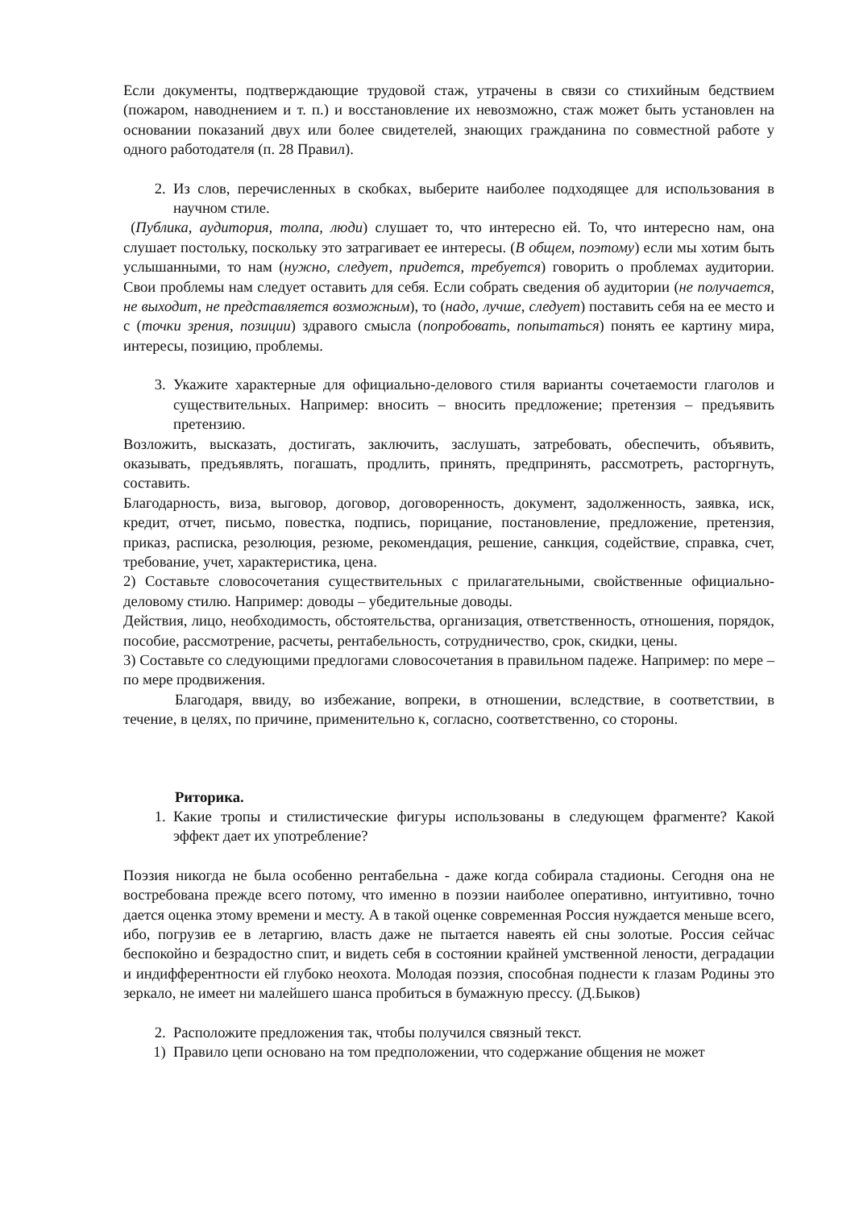Если документы, подтверждающие трудовой стаж, утрачены в связи со стихийным бедствием (пожаром, наводнением и т. п.) и восстановление их невозможно, стаж может быть установлен на основании показаний двух или более свидетелей, знающих гражданина по совместной работе у одного работодателя (п. 28 Правил).
2. Из слов, перечисленных в скобках, выберите наиболее подходящее для использования в научном стиле.
(Публика, аудитория, толпа, люди) слушает то, что интересно ей. То, что интересно нам, она слушает постольку, поскольку это затрагивает ее интересы. (В общем, поэтому) если мы хотим быть услышанными, то нам (нужно, следует, придется, требуется) говорить о проблемах аудитории. Свои проблемы нам следует оставить для себя. Если собрать сведения об аудитории (не получается, не выходит, не представляется возможным), то (надо, лучше, следует) поставить себя на ее место и с (точки зрения, позиции) здравого смысла (попробовать, попытаться) понять ее картину мира, интересы, позицию, проблемы.
3. Укажите характерные для официально-делового стиля варианты сочетаемости глаголов и существительных. Например: вносить – вносить предложение; претензия – предъявить претензию.
Возложить, высказать, достигать, заключить, заслушать, затребовать, обеспечить, объявить, оказывать, предъявлять, погашать, продлить, принять, предпринять, рассмотреть, расторгнуть, составить.
Благодарность, виза, выговор, договор, договоренность, документ, задолженность, заявка, иск, кредит, отчет, письмо, повестка, подпись, порицание, постановление, предложение, претензия, приказ, расписка, резолюция, резюме, рекомендация, решение, санкция, содействие, справка, счет, требование, учет, характеристика, цена.
2) Составьте словосочетания существительных с прилагательными, свойственные официально-деловому стилю. Например: доводы – убедительные доводы.
Действия, лицо, необходимость, обстоятельства, организация, ответственность, отношения, порядок, пособие, рассмотрение, расчеты, рентабельность, сотрудничество, срок, скидки, цены.
3) Составьте со следующими предлогами словосочетания в правильном падеже. Например: по мере – по мере продвижения.
Благодаря, ввиду, во избежание, вопреки, в отношении, вследствие, в соответствии, в течение, в целях, по причине, применительно к, согласно, соответственно, со стороны.
Риторика.
1. Какие тропы и стилистические фигуры использованы в следующем фрагменте? Какой эффект дает их употребление?
Поэзия никогда не была особенно рентабельна - даже когда собирала стадионы. Сегодня она не востребована прежде всего потому, что именно в поэзии наиболее оперативно, интуитивно, точно дается оценка этому времени и месту. А в такой оценке современная Россия нуждается меньше всего, ибо, погрузив ее в летаргию, власть даже не пытается навеять ей сны золотые. Россия сейчас беспокойно и безрадостно спит, и видеть себя в состоянии крайней умственной лености, деградации и индифферентности ей глубоко неохота. Молодая поэзия, способная поднести к глазам Родины это зеркало, не имеет ни малейшего шанса пробиться в бумажную прессу. (Д.Быков)
2. Расположите предложения так, чтобы получился связный текст.
1) Правило цепи основано на том предположении, что содержание общения не может